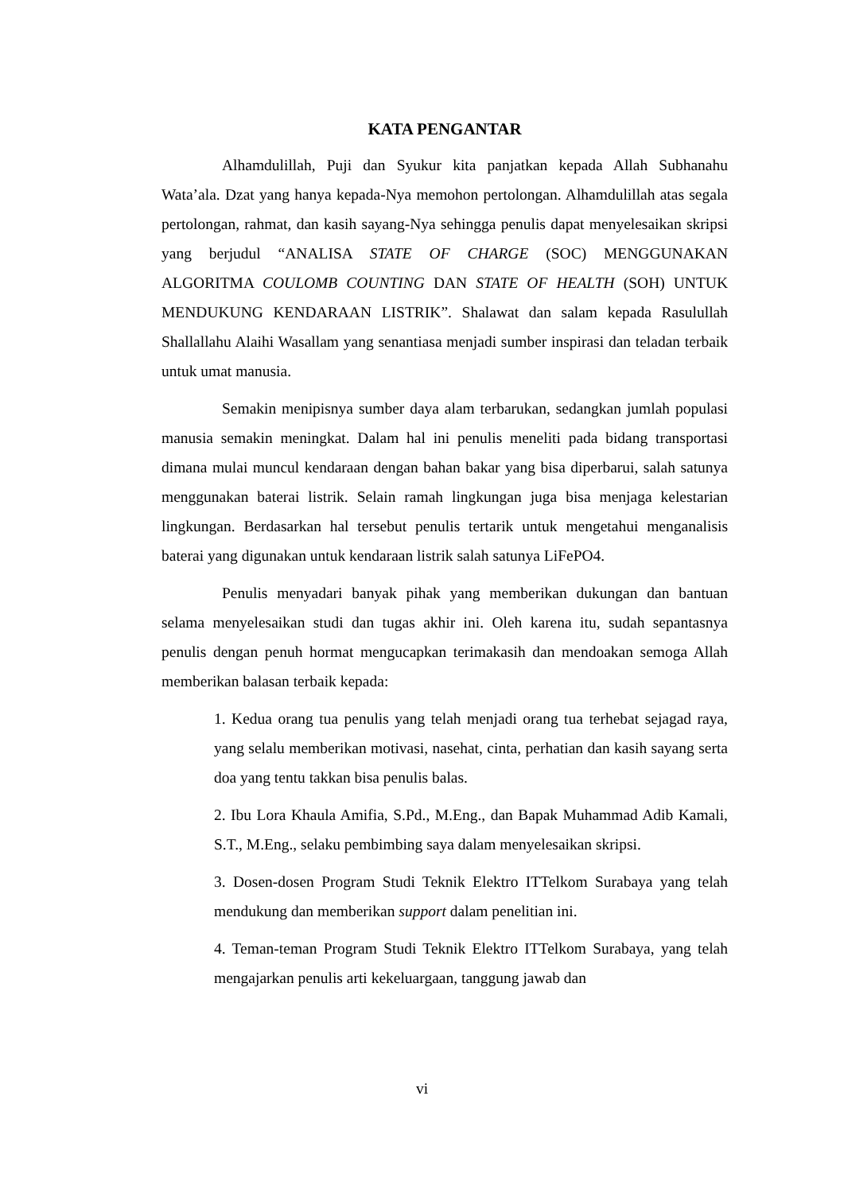KATA PENGANTAR
Alhamdulillah, Puji dan Syukur kita panjatkan kepada Allah Subhanahu Wata’ala. Dzat yang hanya kepada-Nya memohon pertolongan. Alhamdulillah atas segala pertolongan, rahmat, dan kasih sayang-Nya sehingga penulis dapat menyelesaikan skripsi yang berjudul “ANALISA STATE OF CHARGE (SOC) MENGGUNAKAN ALGORITMA COULOMB COUNTING DAN STATE OF HEALTH (SOH) UNTUK MENDUKUNG KENDARAAN LISTRIK”. Shalawat dan salam kepada Rasulullah Shallallahu Alaihi Wasallam yang senantiasa menjadi sumber inspirasi dan teladan terbaik untuk umat manusia.
Semakin menipisnya sumber daya alam terbarukan, sedangkan jumlah populasi manusia semakin meningkat. Dalam hal ini penulis meneliti pada bidang transportasi dimana mulai muncul kendaraan dengan bahan bakar yang bisa diperbarui, salah satunya menggunakan baterai listrik. Selain ramah lingkungan juga bisa menjaga kelestarian lingkungan. Berdasarkan hal tersebut penulis tertarik untuk mengetahui menganalisis baterai yang digunakan untuk kendaraan listrik salah satunya LiFePO4.
Penulis menyadari banyak pihak yang memberikan dukungan dan bantuan selama menyelesaikan studi dan tugas akhir ini. Oleh karena itu, sudah sepantasnya penulis dengan penuh hormat mengucapkan terimakasih dan mendoakan semoga Allah memberikan balasan terbaik kepada:
1. Kedua orang tua penulis yang telah menjadi orang tua terhebat sejagad raya, yang selalu memberikan motivasi, nasehat, cinta, perhatian dan kasih sayang serta doa yang tentu takkan bisa penulis balas.
2. Ibu Lora Khaula Amifia, S.Pd., M.Eng., dan Bapak Muhammad Adib Kamali, S.T., M.Eng., selaku pembimbing saya dalam menyelesaikan skripsi.
3. Dosen-dosen Program Studi Teknik Elektro ITTelkom Surabaya yang telah mendukung dan memberikan support dalam penelitian ini.
4. Teman-teman Program Studi Teknik Elektro ITTelkom Surabaya, yang telah mengajarkan penulis arti kekeluargaan, tanggung jawab dan
vi